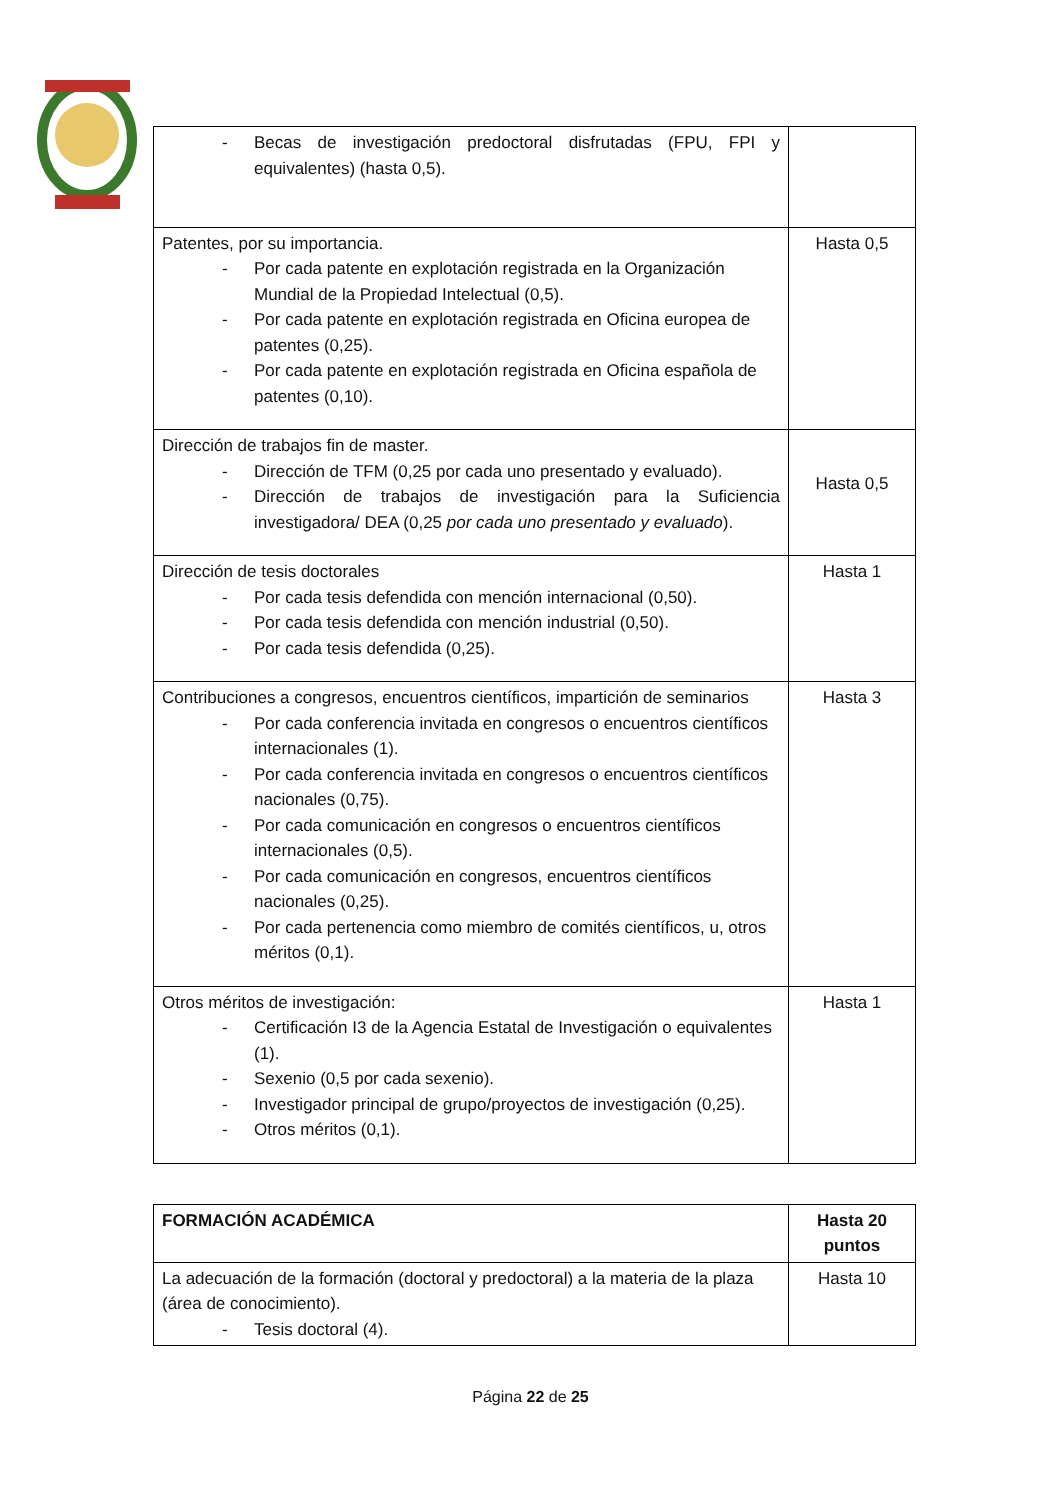| - Becas de investigación predoctoral disfrutadas (FPU, FPI y equivalentes) (hasta 0,5). | |
| Patentes, por su importancia. - Por cada patente en explotación registrada en la Organización Mundial de la Propiedad Intelectual (0,5). - Por cada patente en explotación registrada en Oficina europea de patentes (0,25). - Por cada patente en explotación registrada en Oficina española de patentes (0,10). | Hasta 0,5 |
| Dirección de trabajos fin de master. - Dirección de TFM (0,25 por cada uno presentado y evaluado). - Dirección de trabajos de investigación para la Suficiencia investigadora/ DEA (0,25 por cada uno presentado y evaluado ). | Hasta 0,5 |
| Dirección de tesis doctorales - Por cada tesis defendida con mención internacional (0,50). - Por cada tesis defendida con mención industrial (0,50). - Por cada tesis defendida (0,25). | Hasta 1 |
| Contribuciones a congresos, encuentros científicos, impartición de seminarios - Por cada conferencia invitada en congresos o encuentros científicos internacionales (1). - Por cada conferencia invitada en congresos o encuentros científicos nacionales (0,75). - Por cada comunicación en congresos o encuentros científicos internacionales (0,5). - Por cada comunicación en congresos, encuentros científicos nacionales (0,25). - Por cada pertenencia como miembro de comités científicos, u, otros méritos (0,1). | Hasta 3 |
| Otros méritos de investigación: - Certificación I3 de la Agencia Estatal de Investigación o equivalentes (1). - Sexenio (0,5 por cada sexenio). - Investigador principal de grupo/proyectos de investigación (0,25). - Otros méritos (0,1). | Hasta 1 |
| FORMACIÓN ACADÉMICA | Hasta 20 puntos |
| --- | --- |
| La adecuación de la formación (doctoral y predoctoral) a la materia de la plaza (área de conocimiento). - Tesis doctoral (4). | Hasta 10 |
Página 22 de 25